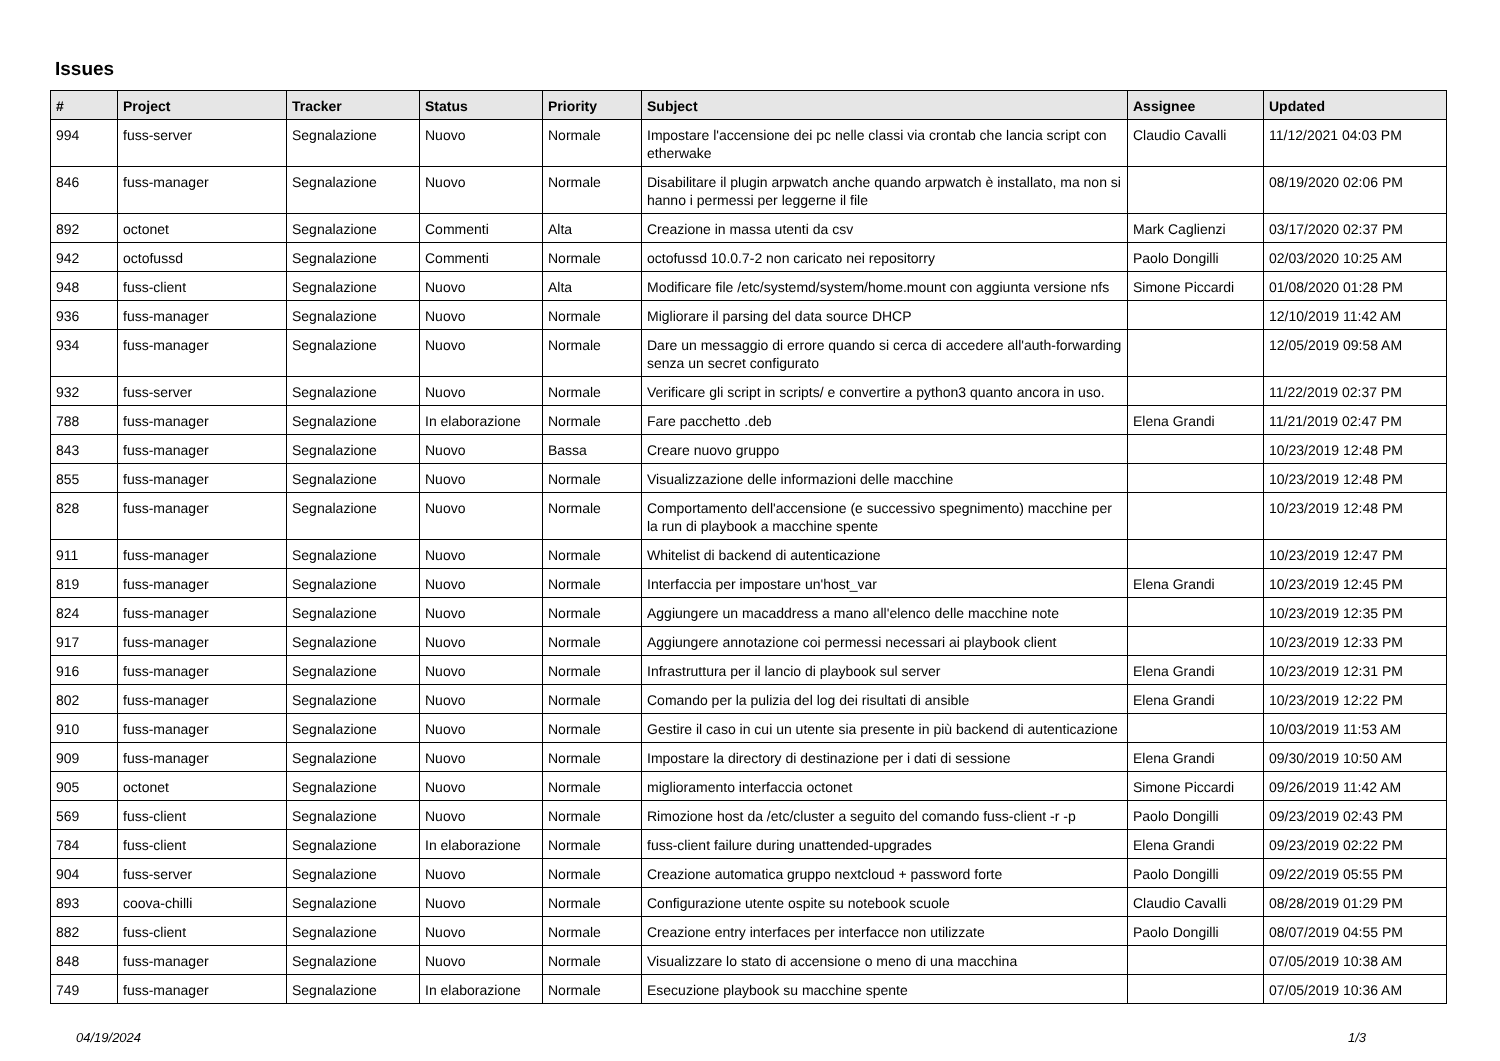Issues
| # | Project | Tracker | Status | Priority | Subject | Assignee | Updated |
| --- | --- | --- | --- | --- | --- | --- | --- |
| 994 | fuss-server | Segnalazione | Nuovo | Normale | Impostare l'accensione dei pc nelle classi via crontab che lancia script con etherwake | Claudio Cavalli | 11/12/2021 04:03 PM |
| 846 | fuss-manager | Segnalazione | Nuovo | Normale | Disabilitare il plugin arpwatch anche quando arpwatch è installato, ma non si hanno i permessi per leggerne il file | | 08/19/2020 02:06 PM |
| 892 | octonet | Segnalazione | Commenti | Alta | Creazione in massa utenti da csv | Mark Caglienzi | 03/17/2020 02:37 PM |
| 942 | octofussd | Segnalazione | Commenti | Normale | octofussd 10.0.7-2 non caricato nei repositorry | Paolo Dongilli | 02/03/2020 10:25 AM |
| 948 | fuss-client | Segnalazione | Nuovo | Alta | Modificare file /etc/systemd/system/home.mount con aggiunta versione nfs | Simone Piccardi | 01/08/2020 01:28 PM |
| 936 | fuss-manager | Segnalazione | Nuovo | Normale | Migliorare il parsing del data source DHCP | | 12/10/2019 11:42 AM |
| 934 | fuss-manager | Segnalazione | Nuovo | Normale | Dare un messaggio di errore quando si cerca di accedere all'auth-forwarding senza un secret configurato | | 12/05/2019 09:58 AM |
| 932 | fuss-server | Segnalazione | Nuovo | Normale | Verificare gli script in scripts/ e convertire a python3 quanto ancora in uso. | | 11/22/2019 02:37 PM |
| 788 | fuss-manager | Segnalazione | In elaborazione | Normale | Fare pacchetto .deb | Elena Grandi | 11/21/2019 02:47 PM |
| 843 | fuss-manager | Segnalazione | Nuovo | Bassa | Creare nuovo gruppo | | 10/23/2019 12:48 PM |
| 855 | fuss-manager | Segnalazione | Nuovo | Normale | Visualizzazione delle informazioni delle macchine | | 10/23/2019 12:48 PM |
| 828 | fuss-manager | Segnalazione | Nuovo | Normale | Comportamento dell'accensione (e successivo spegnimento) macchine per la run di playbook a macchine spente | | 10/23/2019 12:48 PM |
| 911 | fuss-manager | Segnalazione | Nuovo | Normale | Whitelist di backend di autenticazione | | 10/23/2019 12:47 PM |
| 819 | fuss-manager | Segnalazione | Nuovo | Normale | Interfaccia per impostare un'host_var | Elena Grandi | 10/23/2019 12:45 PM |
| 824 | fuss-manager | Segnalazione | Nuovo | Normale | Aggiungere un macaddress a mano all'elenco delle macchine note | | 10/23/2019 12:35 PM |
| 917 | fuss-manager | Segnalazione | Nuovo | Normale | Aggiungere annotazione coi permessi necessari ai playbook client | | 10/23/2019 12:33 PM |
| 916 | fuss-manager | Segnalazione | Nuovo | Normale | Infrastruttura per il lancio di playbook sul server | Elena Grandi | 10/23/2019 12:31 PM |
| 802 | fuss-manager | Segnalazione | Nuovo | Normale | Comando per la pulizia del log dei risultati di ansible | Elena Grandi | 10/23/2019 12:22 PM |
| 910 | fuss-manager | Segnalazione | Nuovo | Normale | Gestire il caso in cui un utente sia presente in più backend di autenticazione | | 10/03/2019 11:53 AM |
| 909 | fuss-manager | Segnalazione | Nuovo | Normale | Impostare la directory di destinazione per i dati di sessione | Elena Grandi | 09/30/2019 10:50 AM |
| 905 | octonet | Segnalazione | Nuovo | Normale | miglioramento interfaccia octonet | Simone Piccardi | 09/26/2019 11:42 AM |
| 569 | fuss-client | Segnalazione | Nuovo | Normale | Rimozione host da /etc/cluster a seguito del comando fuss-client -r -p | Paolo Dongilli | 09/23/2019 02:43 PM |
| 784 | fuss-client | Segnalazione | In elaborazione | Normale | fuss-client failure during unattended-upgrades | Elena Grandi | 09/23/2019 02:22 PM |
| 904 | fuss-server | Segnalazione | Nuovo | Normale | Creazione automatica gruppo nextcloud + password forte | Paolo Dongilli | 09/22/2019 05:55 PM |
| 893 | coova-chilli | Segnalazione | Nuovo | Normale | Configurazione utente ospite su notebook scuole | Claudio Cavalli | 08/28/2019 01:29 PM |
| 882 | fuss-client | Segnalazione | Nuovo | Normale | Creazione entry interfaces per interfacce non utilizzate | Paolo Dongilli | 08/07/2019 04:55 PM |
| 848 | fuss-manager | Segnalazione | Nuovo | Normale | Visualizzare lo stato di accensione o meno di una macchina | | 07/05/2019 10:38 AM |
| 749 | fuss-manager | Segnalazione | In elaborazione | Normale | Esecuzione playbook su macchine spente | | 07/05/2019 10:36 AM |
04/19/2024 1/3